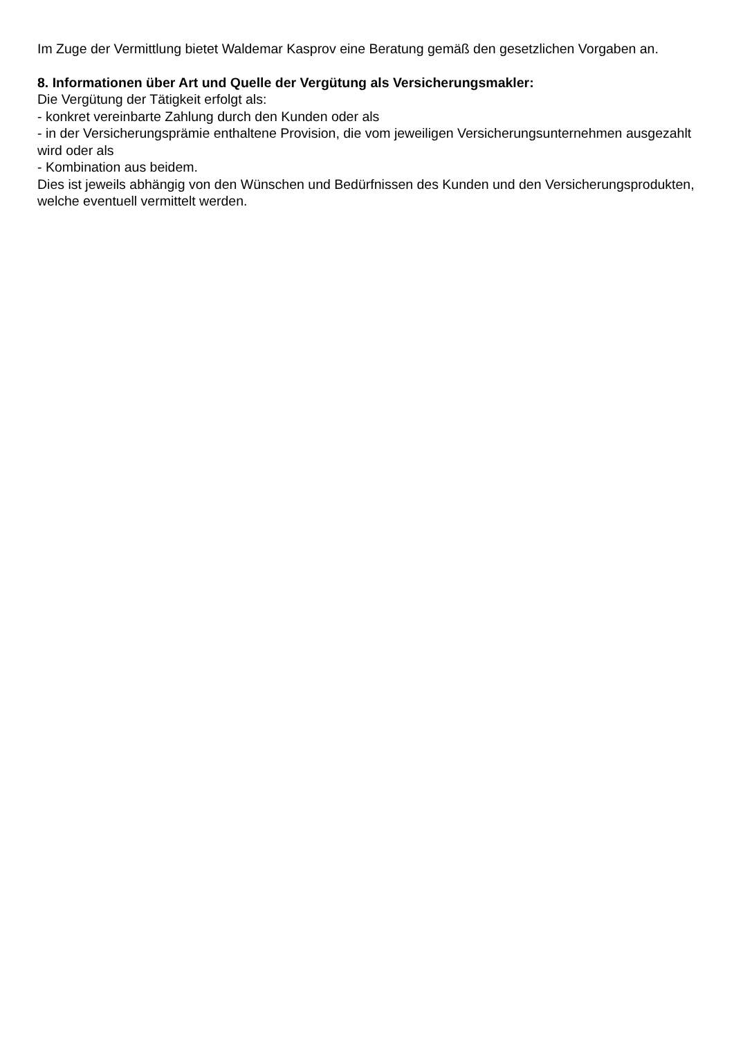Im Zuge der Vermittlung bietet Waldemar Kasprov eine Beratung gemäß den gesetzlichen Vorgaben an.
8. Informationen über Art und Quelle der Vergütung als Versicherungsmakler:
Die Vergütung der Tätigkeit erfolgt als:
- konkret vereinbarte Zahlung durch den Kunden oder als
- in der Versicherungsprämie enthaltene Provision, die vom jeweiligen Versicherungsunternehmen ausgezahlt wird oder als
- Kombination aus beidem.
Dies ist jeweils abhängig von den Wünschen und Bedürfnissen des Kunden und den Versicherungsprodukten, welche eventuell vermittelt werden.